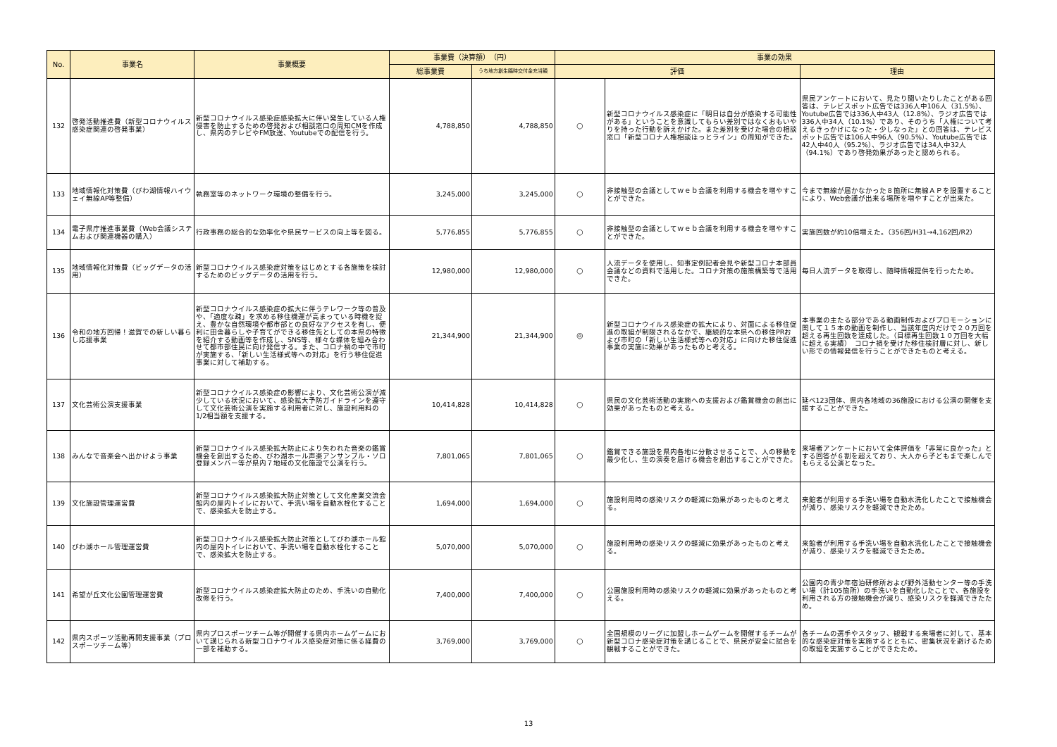| No. | 事業名 | 事業概要 | 事業費（決算額） （円） | | 事業の効果 | | |
| --- | --- | --- | --- | --- | --- | --- | --- |
| | | | 総事業費 | うち地方創生臨時交付金充当額 | 評価 | | 理由 |
| 132 | 啓発活動推進費（新型コロナウイルス感染症関連の啓発事業） | 新型コロナウイルス感染症感染拡大に伴い発生している人権侵害を防止するための啓発および相談窓口の周知CMを作成し、県内のテレビやFM放送、Youtubeでの配信を行う。 | 4,788,850 | 4,788,850 | ○ | 新型コロナウイルス感染症に「明日は自分が感染する可能性がある」ということを意識してもらい差別ではなくおもいやりを持った行動を訴えかけた。また差別を受けた場合の相談窓口「新型コロナ人権相談ほっとライン」の周知ができた。 | 県民アンケートにおいて、見たり聞いたりしたことがある回答は、テレビスポット広告では336人中106人（31.5%）、Youtube広告では336人中43人（12.8%）、ラジオ広告では336人中34人（10.1%）であり、そのうち「人権について考えるきっかけになった・少しなった」との回答は、テレビスポット広告では106人中96人（90.5%）、Youtube広告では42人中40人（95.2%）、ラジオ広告では34人中32人（94.1%）であり啓発効果があったと認められる。 |
| 133 | 地域情報化対策費（びわ湖情報ハイウェイ無線AP等整備） | 執務室等のネットワーク環境の整備を行う。 | 3,245,000 | 3,245,000 | ○ | 非接触型の会議としてｗｅｂ会議を利用する機会を増やすことができた。 | 今まで無線が届かなかった８箇所に無線ＡＰを設置することにより、Web会議が出来る場所を増やすことが出来た。 |
| 134 | 電子県庁推進事業費（Web会議システムおよび関連機器の購入） | 行政事務の総合的な効率化や県民サービスの向上等を図る。 | 5,776,855 | 5,776,855 | ○ | 非接触型の会議としてｗｅｂ会議を利用する機会を増やすことができた。 | 実施回数が約10倍増えた。（356回/H31→4,162回/R2） |
| 135 | 地域情報化対策費（ビッグデータの活用） | 新型コロナウイルス感染症対策をはじめとする各施策を検討するためのビッグデータの活用を行う。 | 12,980,000 | 12,980,000 | ○ | 人流データを使用し、知事定例記者会見や新型コロナ本部員会議などの資料で活用した。コロナ対策の施策構築等で活用できた。 | 毎日人流データを取得し、随時情報提供を行ったため。 |
| 136 | 令和の地方回帰！滋賀での新しい暮らし応援事業 | 新型コロナウイルス感染症の拡大に伴うテレワーク等の普及や、「適度な疎」を求める移住機運が高まっている時機を捉え、豊かな自然環境や都市部との良好なアクセスを有し、便利に田舎暮らしや子育てができる移住先としての本県の特徴を紹介する動画等を作成し、SNS等、様々な媒体を組み合わせて都市部住民に向け発信する。また、コロナ禍の中で市町が実施する、「新しい生活様式等への対応」を行う移住促進事業に対して補助する。 | 21,344,900 | 21,344,900 | ◎ | 新型コロナウイルス感染症の拡大により、対面による移住促進の取組が制限されるなかで、継続的な本県への移住PRおよび市町の「新しい生活様式等への対応」に向けた移住促進事業の実施に効果があったものと考える。 | 本事業の主たる部分である動画制作およびプロモーションに関して１５本の動画を制作し、当該年度内だけで２０万回を超える再生回数を達成した。（目標再生回数１０万回を大幅に超える実績） コロナ禍を受けた移住検討層に対し、新しい形での情報発信を行うことができたものと考える。 |
| 137 | 文化芸術公演支援事業 | 新型コロナウイルス感染症の影響により、文化芸術公演が減少している状況において、感染拡大予防ガイドラインを遵守して文化芸術公演を実施する利用者に対し、施設利用料の1/2相当額を支援する。 | 10,414,828 | 10,414,828 | ○ | 県民の文化芸術活動の実施への支援および鑑賞機会の創出に効果があったものと考える。 | 延べ123団体、県内各地域の36施設における公演の開催を支援することができた。 |
| 138 | みんなで音楽会へ出かけよう事業 | 新型コロナウイルス感染拡大防止により失われた音楽の鑑賞機会を創出するため、びわ湖ホール声楽アンサンブル・ソロ登録メンバー等が県内７地域の文化施設で公演を行う。 | 7,801,065 | 7,801,065 | ○ | 鑑賞できる施設を県内各地に分散させることで、人の移動を最少化し、生の演奏を届ける機会を創出することができた。 | 来場者アンケートにおいて全体評価を「非常に良かった」とする回答が６割を超えており、大人から子どもまで楽しんでもらえる公演となった。 |
| 139 | 文化施設管理運営費 | 新型コロナウイルス感染拡大防止対策として文化産業交流会館内の屋内トイレにおいて、手洗い場を自動水栓化することで、感染拡大を防止する。 | 1,694,000 | 1,694,000 | ○ | 施設利用時の感染リスクの軽減に効果があったものと考える。 | 来館者が利用する手洗い場を自動水洗化したことで接触機会が減り、感染リスクを軽減できたため。 |
| 140 | びわ湖ホール管理運営費 | 新型コロナウイルス感染拡大防止対策としてびわ湖ホール館内の屋内トイレにおいて、手洗い場を自動水栓化することで、感染拡大を防止する。 | 5,070,000 | 5,070,000 | ○ | 施設利用時の感染リスクの軽減に効果があったものと考える。 | 来館者が利用する手洗い場を自動水洗化したことで接触機会が減り、感染リスクを軽減できたため。 |
| 141 | 希望が丘文化公園管理運営費 | 新型コロナウイルス感染症拡大防止のため、手洗いの自動化改修を行う。 | 7,400,000 | 7,400,000 | ○ | 公園施設利用時の感染リスクの軽減に効果があったものと考える。 | 公園内の青少年宿泊研修所および野外活動センター等の手洗い場（計105箇所）の手洗いを自動化したことで、各施設を利用される方の接触機会が減り、感染リスクを軽減できたため。 |
| 142 | 県内スポーツ活動再開支援事業（プロスポーツチーム等） | 県内プロスポーツチーム等が開催する県内ホームゲームにおいて講じられる新型コロナウイルス感染症対策に係る経費の一部を補助する。 | 3,769,000 | 3,769,000 | ○ | 全国規模のリーグに加盟しホームゲームを開催するチームが新型コロナ感染症対策を講じることで、県民が安全に試合を観戦することができた。 | 各チームの選手やスタッフ、観戦する来場者に対して、基本的な感染症対策を実施するとともに、密集状況を避けるための取組を実施することができたため。 |
13